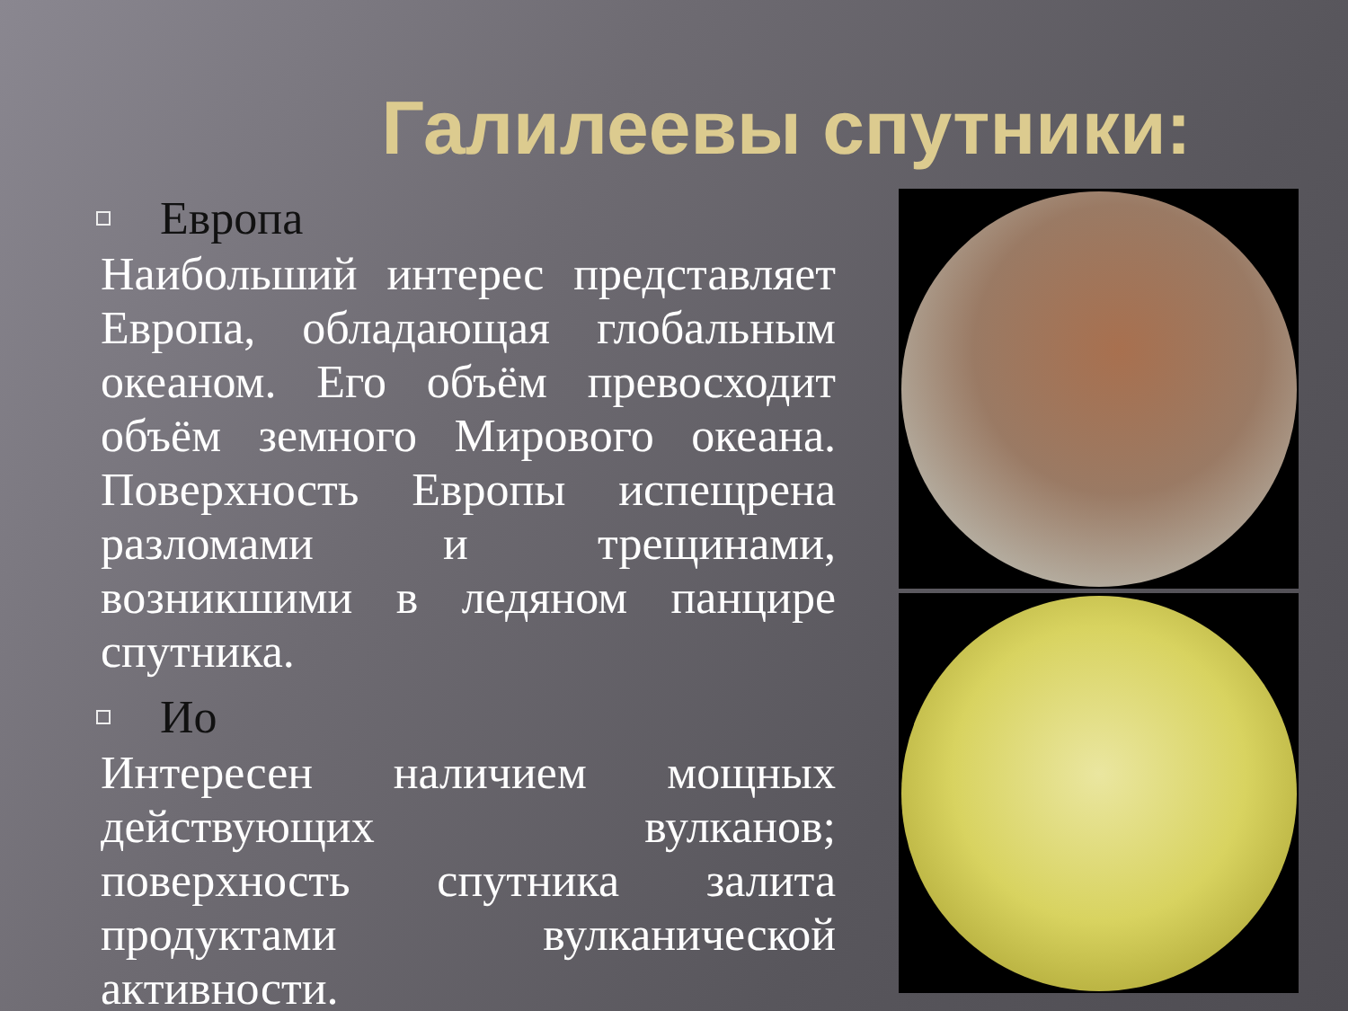Галилеевы спутники:
Европа
Наибольший интерес представляет Европа, обладающая глобальным океаном. Его объём превосходит объём земного Мирового океана. Поверхность Европы испещрена разломами и трещинами, возникшими в ледяном панцире спутника.
Ио
Интересен наличием мощных действующих вулканов; поверхность спутника залита продуктами вулканической активности.